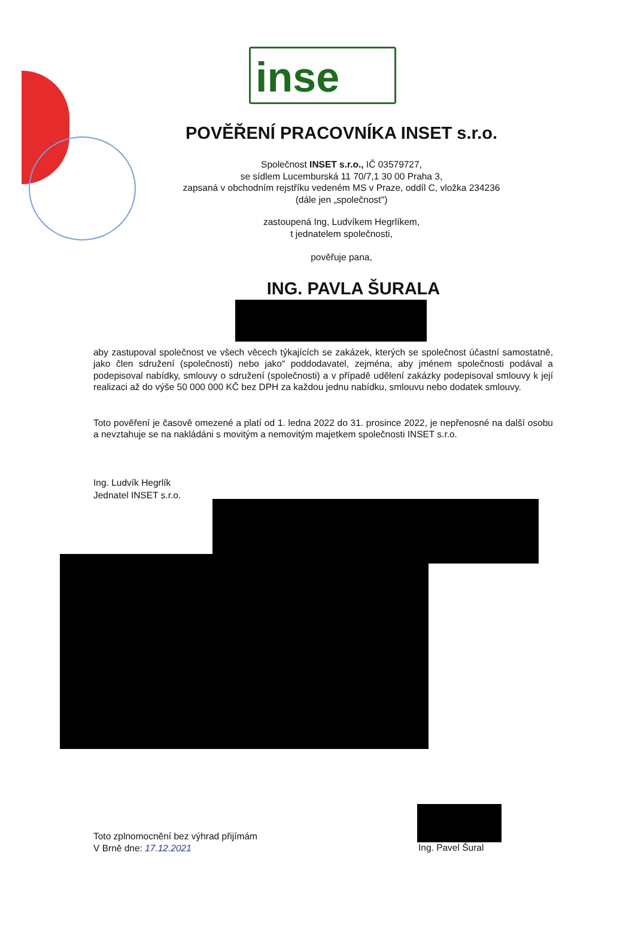inse
POVĚŘENÍ PRACOVNÍKA INSET s.r.o.
Společnost INSET s.r.o., IČ 03579727,
se sídlem Lucemburská 11 70/7,1 30 00 Praha 3,
zapsaná v obchodním rejstříku vedeném MS v Praze, oddíl C, vložka 234236
(dále jen „společnost")
zastoupená Ing, Ludvíkem Hegrlíkem,
t jednatelem společnosti,
pověřuje pana,
ING. PAVLA ŠURALA
aby zastupoval společnost ve všech věcech týkajících se zakázek, kterých se společnost účastní samostatně, jako člen sdružení (společnosti) nebo jako“ poddodavatel, zejména, aby jménem společnosti podával a podepisoval nabídky, smlouvy o sdružení (společnosti) a v případě udělení zakázky podepisoval smlouvy k její realizaci až do výše 50 000 000 KČ bez DPH za každou jednu nabídku, smlouvu nebo dodatek smlouvy.
Toto pověření je časově omezené a platí od 1. ledna 2022 do 31. prosince 2022, je nepřenosné na další osobu a nevztahuje se na nakládáni s movitým a nemovitým majetkem společnosti INSET s.r.o.
Ing. Ludvík Hegrlík
Jednatel INSET s.r.o.
Toto zplnomocnění bez výhrad přijímám
V Brně dne: 17.12.2021
Ing. Pavel Šural